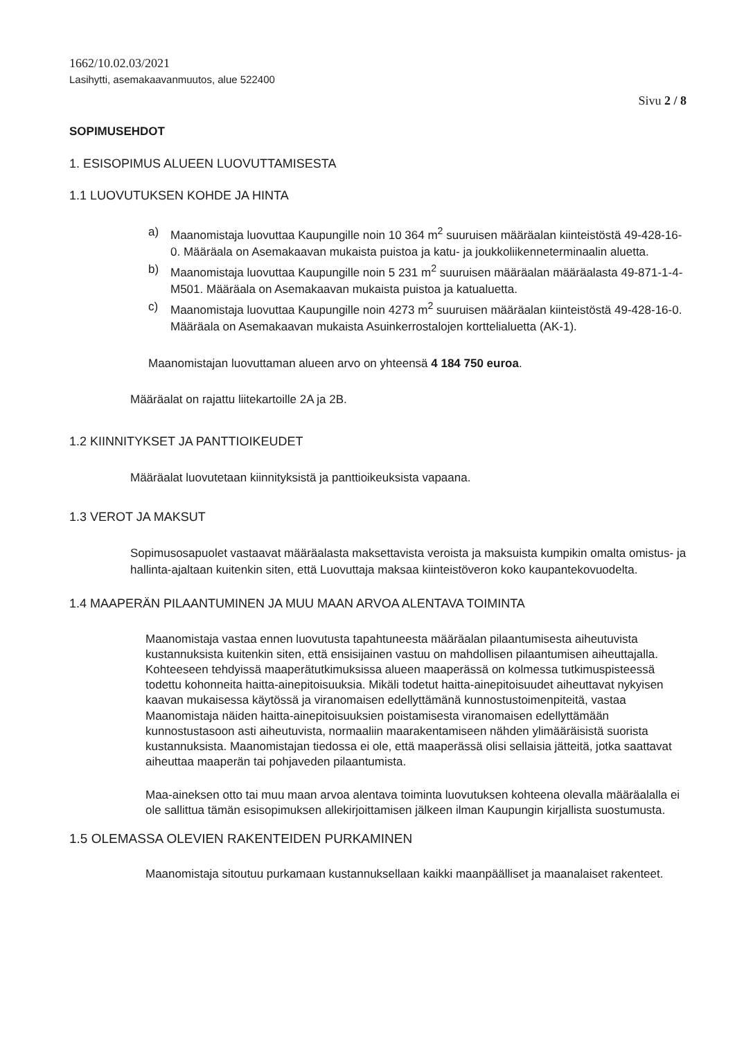1662/10.02.03/2021
Lasihytti, asemakaavanmuutos, alue 522400
Sivu 2 / 8
SOPIMUSEHDOT
1. ESISOPIMUS ALUEEN LUOVUTTAMISESTA
1.1 LUOVUTUKSEN KOHDE JA HINTA
a) Maanomistaja luovuttaa Kaupungille noin 10 364 m<sup>2</sup> suuruisen määräalan kiinteistöstä 49-428-16-0. Määräala on Asemakaavan mukaista puistoa ja katu- ja joukkoliikenneterminaalin aluetta.
b) Maanomistaja luovuttaa Kaupungille noin 5 231 m<sup>2</sup> suuruisen määräalan määräalasta 49-871-1-4-M501. Määräala on Asemakaavan mukaista puistoa ja katualuetta.
c) Maanomistaja luovuttaa Kaupungille noin 4273 m<sup>2</sup> suuruisen määräalan kiinteistöstä 49-428-16-0. Määräala on Asemakaavan mukaista Asuinkerrostalojen korttelialuetta (AK-1).
Maanomistajan luovuttaman alueen arvo on yhteensä 4 184 750 euroa.
Määräalat on rajattu liitekartoille 2A ja 2B.
1.2 KIINNITYKSET JA PANTTIOIKEUDET
Määräalat luovutetaan kiinnityksistä ja panttioikeuksista vapaana.
1.3 VEROT JA MAKSUT
Sopimusosapuolet vastaavat määräalasta maksettavista veroista ja maksuista kumpikin omalta omistus- ja hallinta-ajaltaan kuitenkin siten, että Luovuttaja maksaa kiinteistöveron koko kaupantekovuodelta.
1.4 MAAPERÄN PILAANTUMINEN JA MUU MAAN ARVOA ALENTAVA TOIMINTA
Maanomistaja vastaa ennen luovutusta tapahtuneesta määräalan pilaantumisesta aiheutuvista kustannuksista kuitenkin siten, että ensisijainen vastuu on mahdollisen pilaantumisen aiheuttajalla. Kohteeseen tehdyissä maaperätutkimuksissa alueen maaperässä on kolmessa tutkimuspisteessä todettu kohonneita haitta-ainepitoisuuksia. Mikäli todetut haitta-ainepitoisuudet aiheuttavat nykyisen kaavan mukaisessa käytössä ja viranomaisen edellyttämänä kunnostustoimenpiteitä, vastaa Maanomistaja näiden haitta-ainepitoisuuksien poistamisesta viranomaisen edellyttämään kunnostustasoon asti aiheutuvista, normaaliin maarakentamiseen nähden ylimääräisistä suorista kustannuksista. Maanomistajan tiedossa ei ole, että maaperässä olisi sellaisia jätteitä, jotka saattavat aiheuttaa maaperän tai pohjaveden pilaantumista.
Maa-aineksen otto tai muu maan arvoa alentava toiminta luovutuksen kohteena olevalla määräalalla ei ole sallittua tämän esisopimuksen allekirjoittamisen jälkeen ilman Kaupungin kirjallista suostumusta.
1.5 OLEMASSA OLEVIEN RAKENTEIDEN PURKAMINEN
Maanomistaja sitoutuu purkamaan kustannuksellaan kaikki maanpäälliset ja maanalaiset rakenteet.